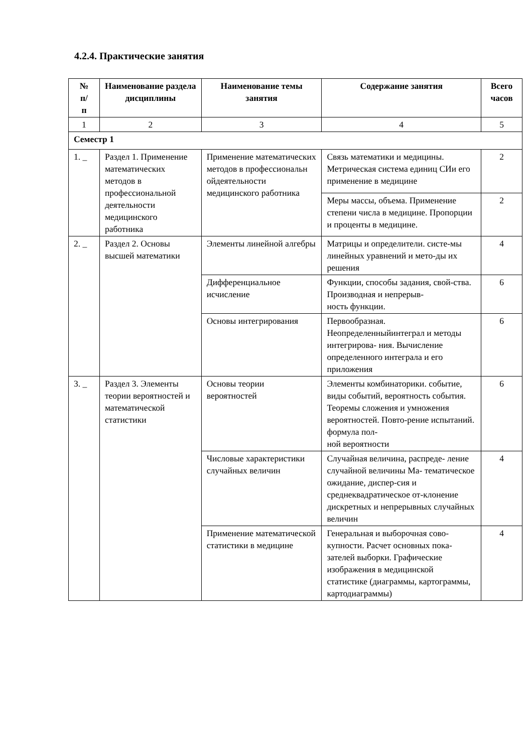4.2.4. Практические занятия
| № п/ п | Наименование раздела дисциплины | Наименование темы занятия | Содержание занятия | Всего часов |
| --- | --- | --- | --- | --- |
| 1 | 2 | 3 | 4 | 5 |
| Семестр 1 | | | | |
| 1. _ | Раздел 1. Применение математических методов в профессиональной деятельности медицинского работника | Применение математических методов в профессиональн ойдеятельности медицинского работника | Связь математики и медицины. Метрическая система единиц СИи его применение в медицине | 2 |
| | | | Меры массы, объема. Применение степени числа в медицине. Пропорции и проценты в медицине. | 2 |
| 2. _ | Раздел 2. Основы высшей математики | Элементы линейной алгебры | Матрицы и определители. систе-мы линейных уравнений и мето-ды их решения | 4 |
| | | Дифференциальное исчисление | Функции, способы задания, свой-ства. Производная и непрерыв- ность функции. | 6 |
| | | Основы интегрирования | Первообразная. Неопределенныйинтеграл и методы интегрирова- ния. Вычисление определенного интеграла и его приложения | 6 |
| 3. _ | Раздел 3. Элементы теории вероятностей и математической статистики | Основы теории вероятностей | Элементы комбинаторики. событие, виды событий, вероятность события. Теоремы сложения и умножения вероятностей. Повто-рение испытаний. формула пол- ной вероятности | 6 |
| | | Числовые характеристики случайных величин | Случайная величина, распреде- ление случайной величины Ма- тематическое ожидание, диспер-сия и среднеквадратическое от-клонение дискретных и непрерывных случайных величин | 4 |
| | | Применение математической статистики в медицине | Генеральная и выборочная сово- купности. Расчет основных пока-зателей выборки. Графические изображения в медицинской статистике (диаграммы, картограммы, картодиаграммы) | 4 |